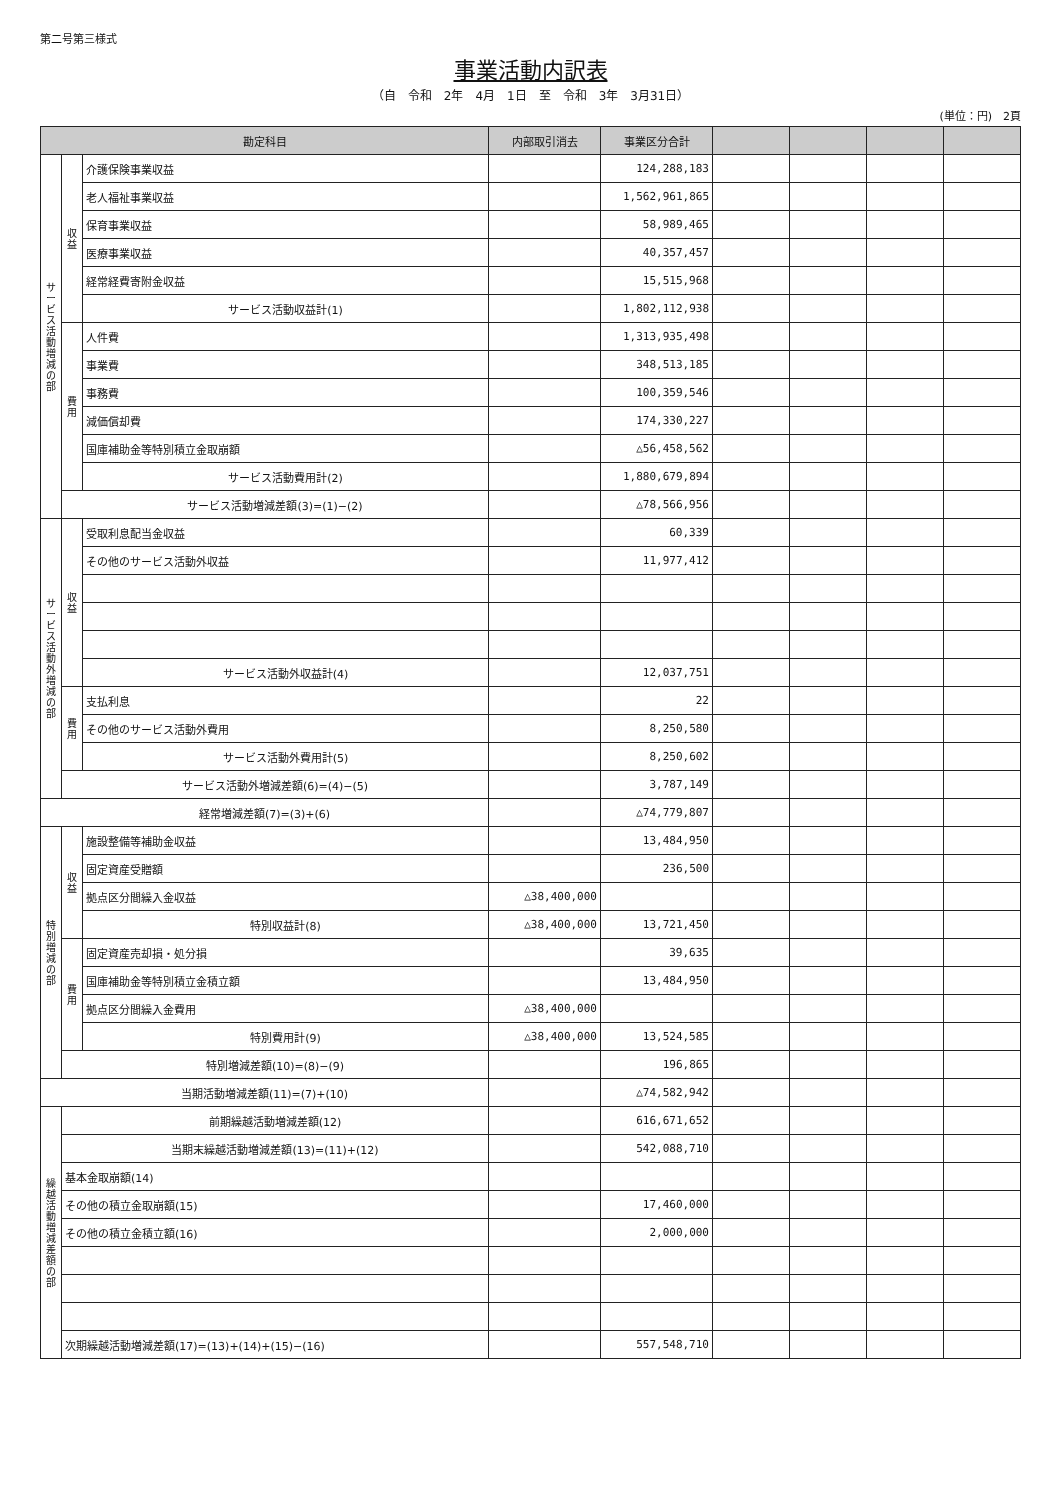第二号第三様式
事業活動内訳表
（自　令和　2年　4月　1日　至　令和　3年　3月31日）
(単位：円)　2頁
| 勘定科目 | | | 内部取引消去 | 事業区分合計 | | | | |
| --- | --- | --- | --- | --- | --- | --- | --- | --- |
| サービス活動増減の部 | 収益 | 介護保険事業収益 | | 124,288,183 | | | | |
| | | 老人福祉事業収益 | | 1,562,961,865 | | | | |
| | | 保育事業収益 | | 58,989,465 | | | | |
| | | 医療事業収益 | | 40,357,457 | | | | |
| | | 経常経費寄附金収益 | | 15,515,968 | | | | |
| | | サービス活動収益計(1) | | 1,802,112,938 | | | | |
| | 費用 | 人件費 | | 1,313,935,498 | | | | |
| | | 事業費 | | 348,513,185 | | | | |
| | | 事務費 | | 100,359,546 | | | | |
| | | 減価償却費 | | 174,330,227 | | | | |
| | | 国庫補助金等特別積立金取崩額 | | △56,458,562 | | | | |
| | | サービス活動費用計(2) | | 1,880,679,894 | | | | |
| | サービス活動増減差額(3)=(1)−(2) | | | △78,566,956 | | | | |
| サービス活動外増減の部 | 収益 | 受取利息配当金収益 | | 60,339 | | | | |
| | | その他のサービス活動外収益 | | 11,977,412 | | | | |
| | | サービス活動外収益計(4) | | 12,037,751 | | | | |
| | 費用 | 支払利息 | | 22 | | | | |
| | | その他のサービス活動外費用 | | 8,250,580 | | | | |
| | | サービス活動外費用計(5) | | 8,250,602 | | | | |
| | サービス活動外増減差額(6)=(4)−(5) | | | 3,787,149 | | | | |
| 経常増減差額(7)=(3)+(6) | | | | △74,779,807 | | | | |
| 特別増減の部 | 収益 | 施設整備等補助金収益 | | 13,484,950 | | | | |
| | | 固定資産受贈額 | | 236,500 | | | | |
| | | 拠点区分間繰入金収益 | △38,400,000 | | | | | |
| | | 特別収益計(8) | △38,400,000 | 13,721,450 | | | | |
| | 費用 | 固定資産売却損・処分損 | | 39,635 | | | | |
| | | 国庫補助金等特別積立金積立額 | | 13,484,950 | | | | |
| | | 拠点区分間繰入金費用 | △38,400,000 | | | | | |
| | | 特別費用計(9) | △38,400,000 | 13,524,585 | | | | |
| | 特別増減差額(10)=(8)−(9) | | | 196,865 | | | | |
| 当期活動増減差額(11)=(7)+(10) | | | | △74,582,942 | | | | |
| 繰越活動増減差額の部 | 前期繰越活動増減差額(12) | | | 616,671,652 | | | | |
| | 当期末繰越活動増減差額(13)=(11)+(12) | | | 542,088,710 | | | | |
| | 基本金取崩額(14) | | | | | | | |
| | その他の積立金取崩額(15) | | | 17,460,000 | | | | |
| | その他の積立金積立額(16) | | | 2,000,000 | | | | |
| | 次期繰越活動増減差額(17)=(13)+(14)+(15)−(16) | | | 557,548,710 | | | | |